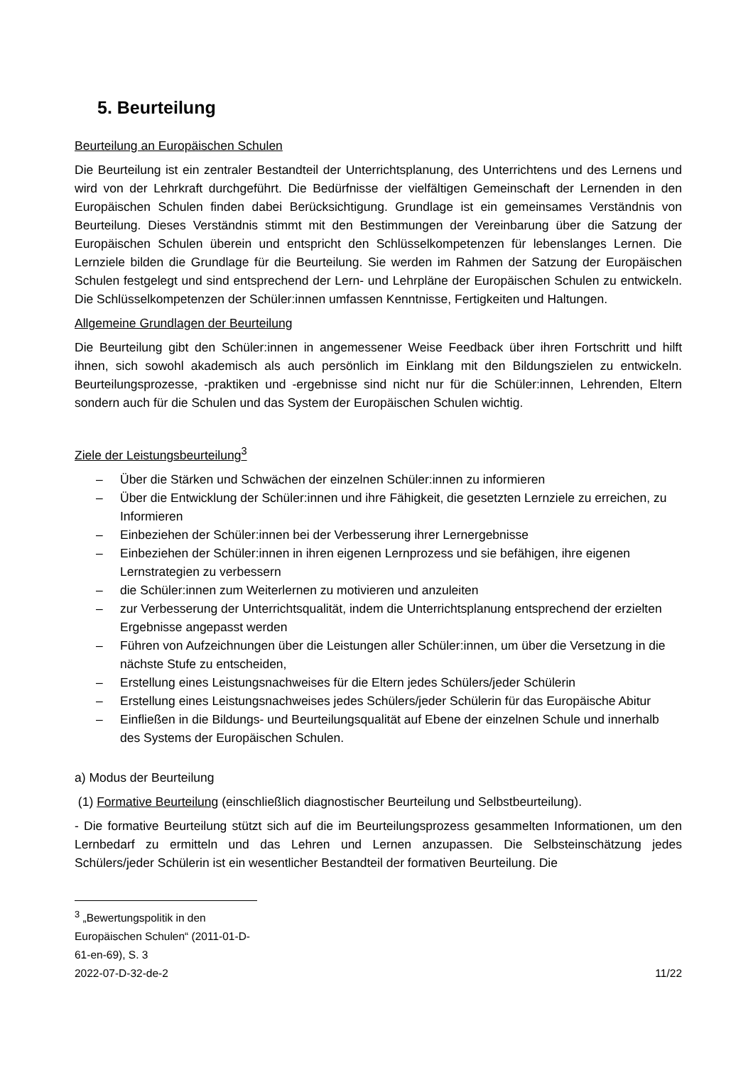5. Beurteilung
Beurteilung an Europäischen Schulen
Die Beurteilung ist ein zentraler Bestandteil der Unterrichtsplanung, des Unterrichtens und des Lernens und wird von der Lehrkraft durchgeführt. Die Bedürfnisse der vielfältigen Gemeinschaft der Lernenden in den Europäischen Schulen finden dabei Berücksichtigung. Grundlage ist ein gemeinsames Verständnis von Beurteilung. Dieses Verständnis stimmt mit den Bestimmungen der Vereinbarung über die Satzung der Europäischen Schulen überein und entspricht den Schlüsselkompetenzen für lebenslanges Lernen. Die Lernziele bilden die Grundlage für die Beurteilung. Sie werden im Rahmen der Satzung der Europäischen Schulen festgelegt und sind entsprechend der Lern- und Lehrpläne der Europäischen Schulen zu entwickeln. Die Schlüsselkompetenzen der Schüler:innen umfassen Kenntnisse, Fertigkeiten und Haltungen.
Allgemeine Grundlagen der Beurteilung
Die Beurteilung gibt den Schüler:innen in angemessener Weise Feedback über ihren Fortschritt und hilft ihnen, sich sowohl akademisch als auch persönlich im Einklang mit den Bildungszielen zu entwickeln. Beurteilungsprozesse, -praktiken und -ergebnisse sind nicht nur für die Schüler:innen, Lehrenden, Eltern sondern auch für die Schulen und das System der Europäischen Schulen wichtig.
Ziele der Leistungsbeurteilung<sup>3</sup>
– Über die Stärken und Schwächen der einzelnen Schüler:innen zu informieren
– Über die Entwicklung der Schüler:innen und ihre Fähigkeit, die gesetzten Lernziele zu erreichen, zu Informieren
– Einbeziehen der Schüler:innen bei der Verbesserung ihrer Lernergebnisse
– Einbeziehen der Schüler:innen in ihren eigenen Lernprozess und sie befähigen, ihre eigenen Lernstrategien zu verbessern
– die Schüler:innen zum Weiterlernen zu motivieren und anzuleiten
– zur Verbesserung der Unterrichtsqualität, indem die Unterrichtsplanung entsprechend der erzielten Ergebnisse angepasst werden
– Führen von Aufzeichnungen über die Leistungen aller Schüler:innen, um über die Versetzung in die nächste Stufe zu entscheiden,
– Erstellung eines Leistungsnachweises für die Eltern jedes Schülers/jeder Schülerin
– Erstellung eines Leistungsnachweises jedes Schülers/jeder Schülerin für das Europäische Abitur
– Einfließen in die Bildungs- und Beurteilungsqualität auf Ebene der einzelnen Schule und innerhalb des Systems der Europäischen Schulen.
a) Modus der Beurteilung
(1) Formative Beurteilung (einschließlich diagnostischer Beurteilung und Selbstbeurteilung).
- Die formative Beurteilung stützt sich auf die im Beurteilungsprozess gesammelten Informationen, um den Lernbedarf zu ermitteln und das Lehren und Lernen anzupassen. Die Selbsteinschätzung jedes Schülers/jeder Schülerin ist ein wesentlicher Bestandteil der formativen Beurteilung. Die
<sup>3</sup> „Bewertungspolitik in den Europäischen Schulen“ (2011-01-D-61-en-69), S. 3
2022-07-D-32-de-2 11/22